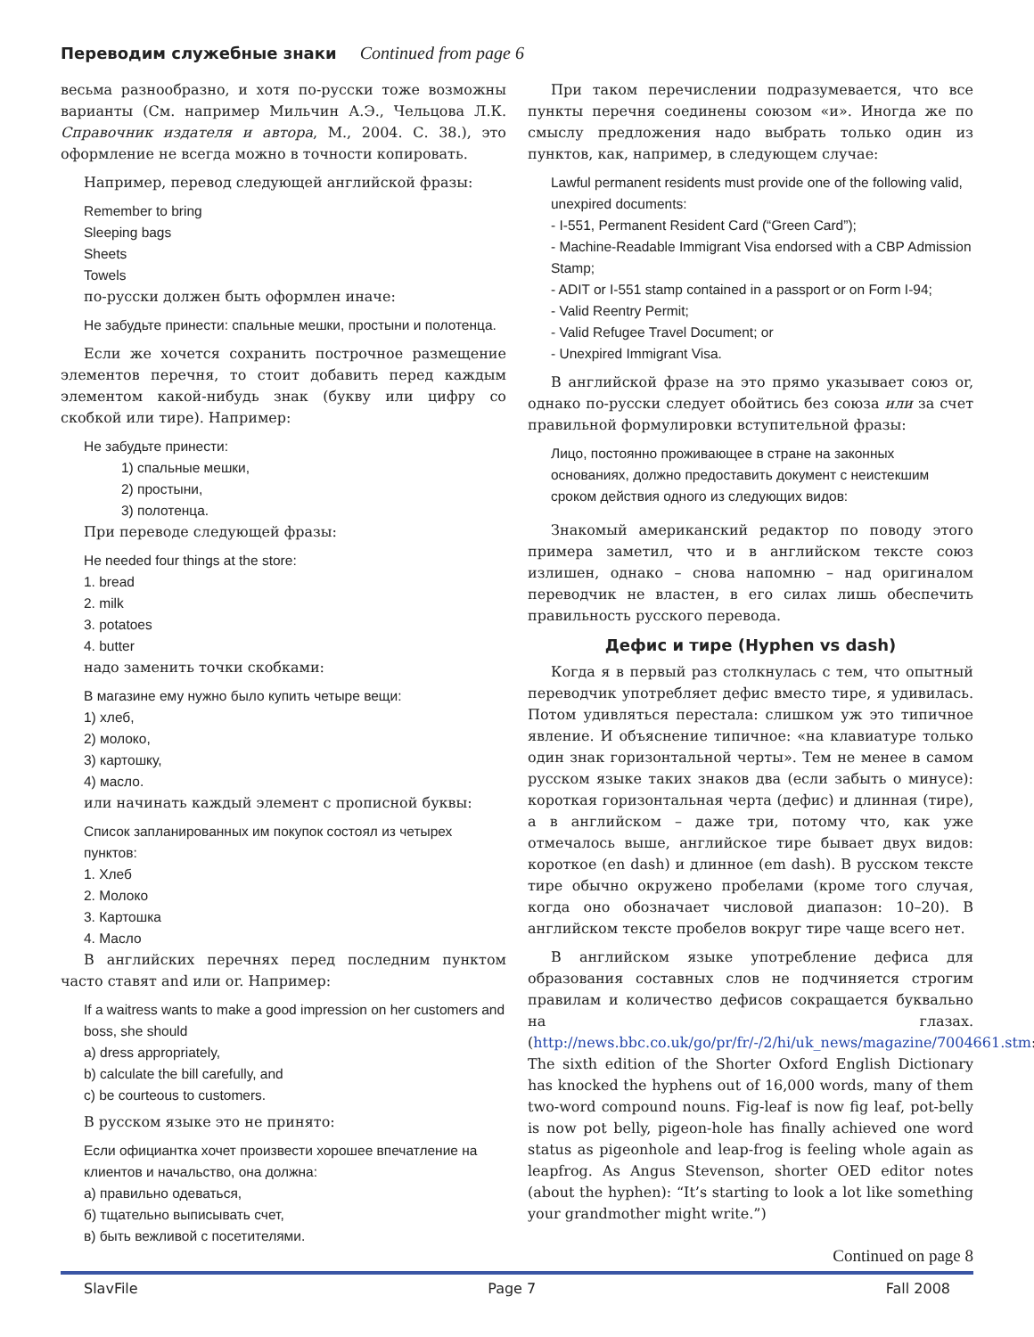Переводим служебные знаки Continued from page 6
весьма разнообразно, и хотя по-русски тоже возможны варианты (См. например Мильчин А.Э., Чельцова Л.К. Справочник издателя и автора, М., 2004. С. 38.), это оформление не всегда можно в точности копировать.
Например, перевод следующей английской фразы:
Remember to bring
Sleeping bags
Sheets
Towels
по-русски должен быть оформлен иначе:
Не забудьте принести: спальные мешки, простыни и полотенца.
Если же хочется сохранить построчное размещение элементов перечня, то стоит добавить перед каждым элементом какой-нибудь знак (букву или цифру со скобкой или тире). Например:
Не забудьте принести:
1) спальные мешки,
2) простыни,
3) полотенца.
При переводе следующей фразы:
He needed four things at the store:
1. bread
2. milk
3. potatoes
4. butter
надо заменить точки скобками:
В магазине ему нужно было купить четыре вещи:
1) хлеб,
2) молоко,
3) картошку,
4) масло.
или начинать каждый элемент с прописной буквы:
Список запланированных им покупок состоял из четырех пунктов:
1. Хлеб
2. Молоко
3. Картошка
4. Масло
В английских перечнях перед последним пунктом часто ставят and или or. Например:
If a waitress wants to make a good impression on her customers and boss, she should
a) dress appropriately,
b) calculate the bill carefully, and
c) be courteous to customers.
В русском языке это не принято:
Если официантка хочет произвести хорошее впечатление на клиентов и начальство, она должна:
а) правильно одеваться,
б) тщательно выписывать счет,
в) быть вежливой с посетителями.
При таком перечислении подразумевается, что все пункты перечня соединены союзом «и». Иногда же по смыслу предложения надо выбрать только один из пунктов, как, например, в следующем случае:
Lawful permanent residents must provide one of the following valid, unexpired documents:
- I-551, Permanent Resident Card (“Green Card”);
- Machine-Readable Immigrant Visa endorsed with a CBP Admission Stamp;
- ADIT or I-551 stamp contained in a passport or on Form I-94;
- Valid Reentry Permit;
- Valid Refugee Travel Document; or
- Unexpired Immigrant Visa.
В английской фразе на это прямо указывает союз or, однако по-русски следует обойтись без союза или за счет правильной формулировки вступительной фразы:
Лицо, постоянно проживающее в стране на законных основаниях, должно предоставить документ с неистекшим сроком действия одного из следующих видов:
Знакомый американский редактор по поводу этого примера заметил, что и в английском тексте союз излишен, однако – снова напомню – над оригиналом переводчик не властен, в его силах лишь обеспечить правильность русского перевода.
Дефис и тире (Hyphen vs dash)
Когда я в первый раз столкнулась с тем, что опытный переводчик употребляет дефис вместо тире, я удивилась. Потом удивляться перестала: слишком уж это типичное явление. И объяснение типичное: «на клавиатуре только один знак горизонтальной черты». Тем не менее в самом русском языке таких знаков два (если забыть о минусе): короткая горизонтальная черта (дефис) и длинная (тире), а в английском – даже три, потому что, как уже отмечалось выше, английское тире бывает двух видов: короткое (en dash) и длинное (em dash). В русском тексте тире обычно окружено пробелами (кроме того случая, когда оно обозначает числовой диапазон: 10–20). В английском тексте пробелов вокруг тире чаще всего нет.
В английском языке употребление дефиса для образования составных слов не подчиняется строгим правилам и количество дефисов сокращается буквально на глазах. (http://news.bbc.co.uk/go/pr/fr/-/2/hi/uk_news/magazine/7004661.stm: The sixth edition of the Shorter Oxford English Dictionary has knocked the hyphens out of 16,000 words, many of them two-word compound nouns. Fig-leaf is now fig leaf, pot-belly is now pot belly, pigeon-hole has finally achieved one word status as pigeonhole and leap-frog is feeling whole again as leapfrog. As Angus Stevenson, shorter OED editor notes (about the hyphen): “It’s starting to look a lot like something your grandmother might write.”)
Continued on page 8
SlavFile Page 7 Fall 2008